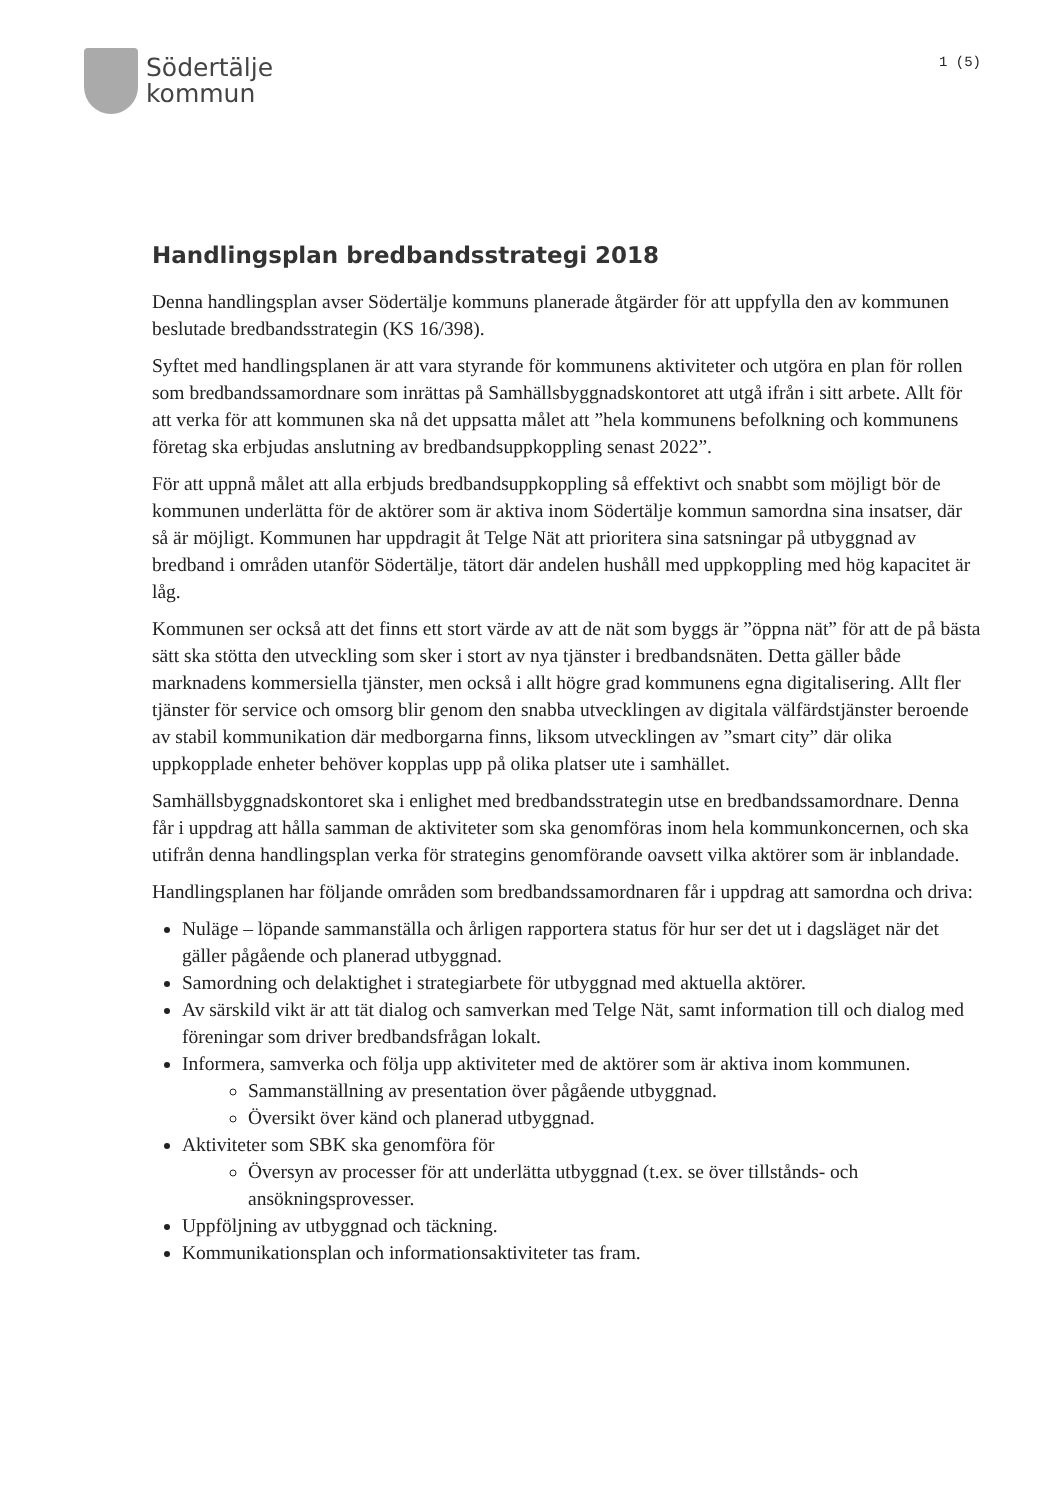Södertälje
kommun
1 (5)
Handlingsplan bredbandsstrategi 2018
Denna handlingsplan avser Södertälje kommuns planerade åtgärder för att uppfylla den av kommunen beslutade bredbandsstrategin (KS 16/398).
Syftet med handlingsplanen är att vara styrande för kommunens aktiviteter och utgöra en plan för rollen som bredbandssamordnare som inrättas på Samhällsbyggnadskontoret att utgå ifrån i sitt arbete. Allt för att verka för att kommunen ska nå det uppsatta målet att ”hela kommunens befolkning och kommunens företag ska erbjudas anslutning av bredbandsuppkoppling senast 2022”.
För att uppnå målet att alla erbjuds bredbandsuppkoppling så effektivt och snabbt som möjligt bör de kommunen underlätta för de aktörer som är aktiva inom Södertälje kommun samordna sina insatser, där så är möjligt. Kommunen har uppdragit åt Telge Nät att prioritera sina satsningar på utbyggnad av bredband i områden utanför Södertälje, tätort där andelen hushåll med uppkoppling med hög kapacitet är låg.
Kommunen ser också att det finns ett stort värde av att de nät som byggs är ”öppna nät” för att de på bästa sätt ska stötta den utveckling som sker i stort av nya tjänster i bredbandsnäten. Detta gäller både marknadens kommersiella tjänster, men också i allt högre grad kommunens egna digitalisering. Allt fler tjänster för service och omsorg blir genom den snabba utvecklingen av digitala välfärdstjänster beroende av stabil kommunikation där medborgarna finns, liksom utvecklingen av ”smart city” där olika uppkopplade enheter behöver kopplas upp på olika platser ute i samhället.
Samhällsbyggnadskontoret ska i enlighet med bredbandsstrategin utse en bredbandssamordnare. Denna får i uppdrag att hålla samman de aktiviteter som ska genomföras inom hela kommunkoncernen, och ska utifrån denna handlingsplan verka för strategins genomförande oavsett vilka aktörer som är inblandade.
Handlingsplanen har följande områden som bredbandssamordnaren får i uppdrag att samordna och driva:
Nuläge – löpande sammanställa och årligen rapportera status för hur ser det ut i dagsläget när det gäller pågående och planerad utbyggnad.
Samordning och delaktighet i strategiarbete för utbyggnad med aktuella aktörer.
Av särskild vikt är att tät dialog och samverkan med Telge Nät, samt information till och dialog med föreningar som driver bredbandsfrågan lokalt.
Informera, samverka och följa upp aktiviteter med de aktörer som är aktiva inom kommunen.
Sammanställning av presentation över pågående utbyggnad.
Översikt över känd och planerad utbyggnad.
Aktiviteter som SBK ska genomföra för
Översyn av processer för att underlätta utbyggnad (t.ex. se över tillstånds- och ansökningsprovesser.
Uppföljning av utbyggnad och täckning.
Kommunikationsplan och informationsaktiviteter tas fram.